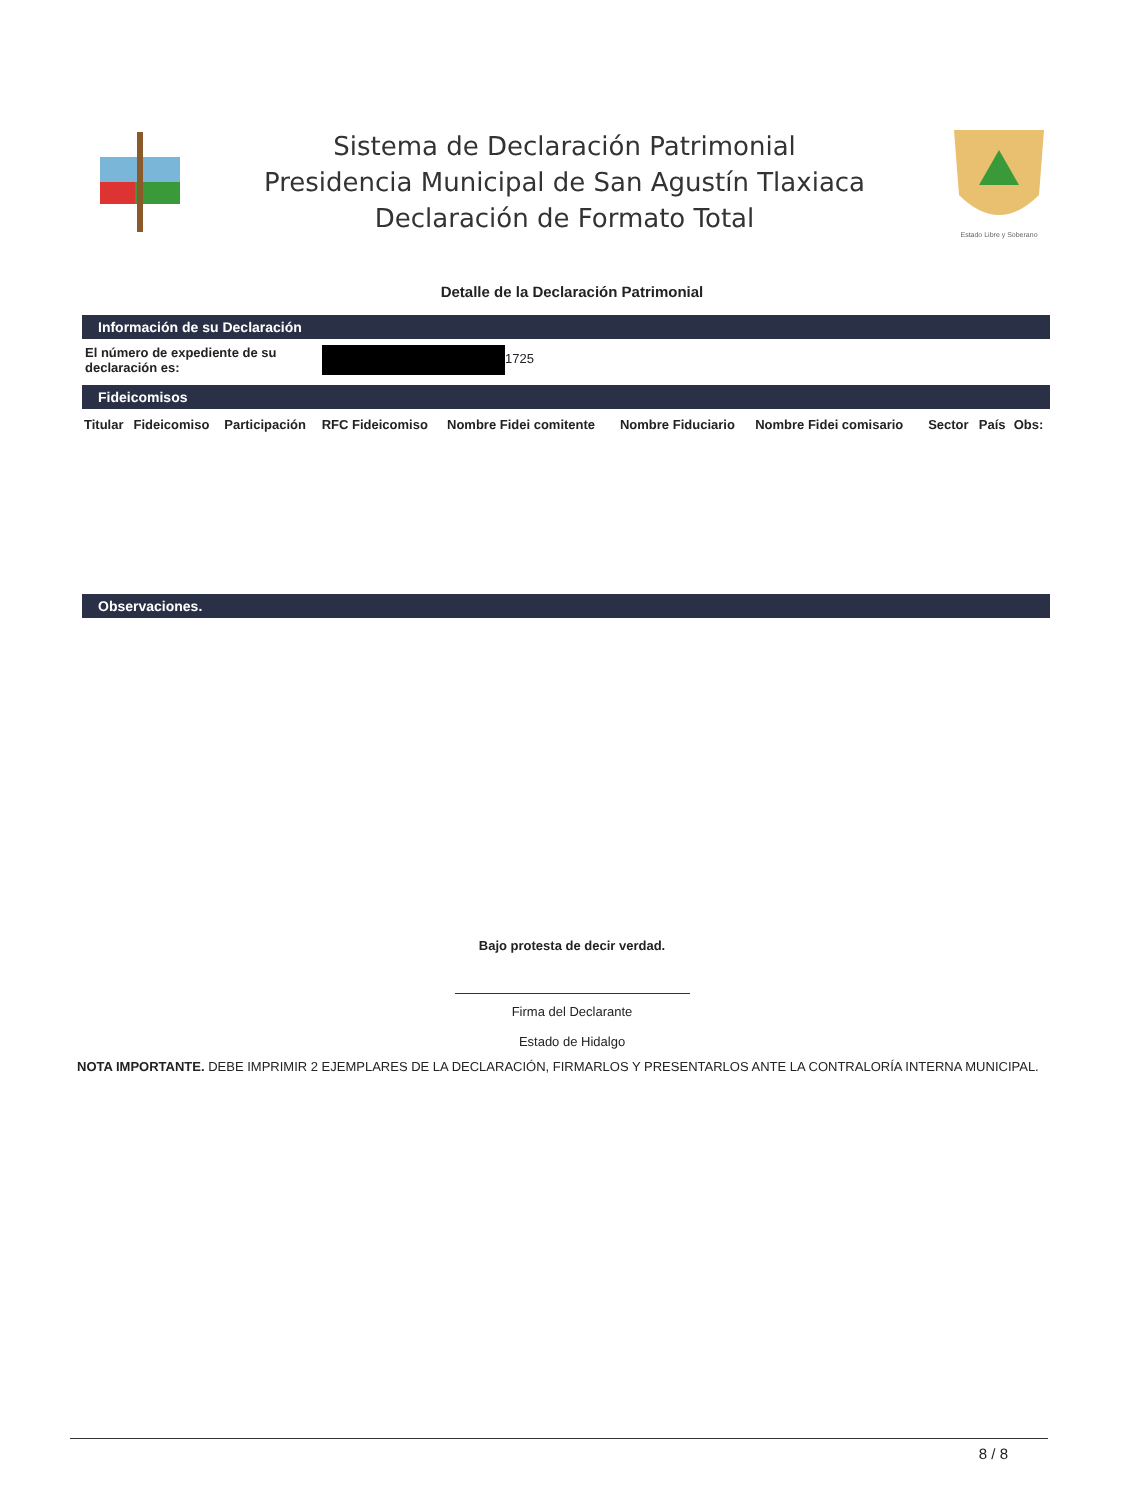Sistema de Declaración Patrimonial
Presidencia Municipal de San Agustín Tlaxiaca
Declaración de Formato Total
Estado Libre y Soberano
Detalle de la Declaración Patrimonial
Información de su Declaración
El número de expediente de su declaración es:
1725
Fideicomisos
| Titular | Fideicomiso | Participación | RFC Fideicomiso | Nombre Fidei comitente | Nombre Fiduciario | Nombre Fidei comisario | Sector | País | Obs: |
| --- | --- | --- | --- | --- | --- | --- | --- | --- | --- |
Observaciones.
Bajo protesta de decir verdad.
Firma del Declarante
Estado de Hidalgo
NOTA IMPORTANTE. DEBE IMPRIMIR 2 EJEMPLARES DE LA DECLARACIÓN, FIRMARLOS Y PRESENTARLOS ANTE LA CONTRALORÍA INTERNA MUNICIPAL.
8 / 8